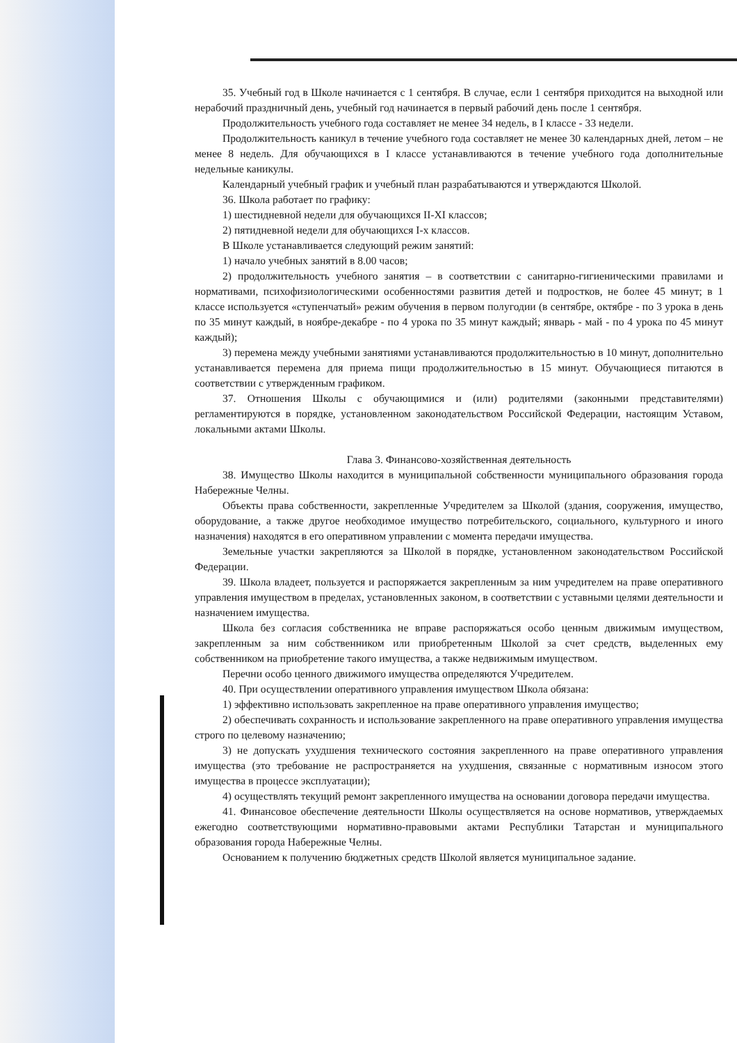35. Учебный год в Школе начинается с 1 сентября. В случае, если 1 сентября приходится на выходной или нерабочий праздничный день, учебный год начинается в первый рабочий день после 1 сентября.
Продолжительность учебного года составляет не менее 34 недель, в I классе - 33 недели.
Продолжительность каникул в течение учебного года составляет не менее 30 календарных дней, летом – не менее 8 недель. Для обучающихся в I классе устанавливаются в течение учебного года дополнительные недельные каникулы.
Календарный учебный график и учебный план разрабатываются и утверждаются Школой.
36. Школа работает по графику:
1) шестидневной недели для обучающихся II-XI классов;
2) пятидневной недели для обучающихся I-х классов.
В Школе устанавливается следующий режим занятий:
1) начало учебных занятий в 8.00 часов;
2) продолжительность учебного занятия – в соответствии с санитарно-гигиеническими правилами и нормативами, психофизиологическими особенностями развития детей и подростков, не более 45 минут; в 1 классе используется «ступенчатый» режим обучения в первом полугодии (в сентябре, октябре - по 3 урока в день по 35 минут каждый, в ноябре-декабре - по 4 урока по 35 минут каждый; январь - май - по 4 урока по 45 минут каждый);
3) перемена между учебными занятиями устанавливаются продолжительностью в 10 минут, дополнительно устанавливается перемена для приема пищи продолжительностью в 15 минут. Обучающиеся питаются в соответствии с утвержденным графиком.
37. Отношения Школы с обучающимися и (или) родителями (законными представителями) регламентируются в порядке, установленном законодательством Российской Федерации, настоящим Уставом, локальными актами Школы.
Глава 3. Финансово-хозяйственная деятельность
38. Имущество Школы находится в муниципальной собственности муниципального образования города Набережные Челны.
Объекты права собственности, закрепленные Учредителем за Школой (здания, сооружения, имущество, оборудование, а также другое необходимое имущество потребительского, социального, культурного и иного назначения) находятся в его оперативном управлении с момента передачи имущества.
Земельные участки закрепляются за Школой в порядке, установленном законодательством Российской Федерации.
39. Школа владеет, пользуется и распоряжается закрепленным за ним учредителем на праве оперативного управления имуществом в пределах, установленных законом, в соответствии с уставными целями деятельности и назначением имущества.
Школа без согласия собственника не вправе распоряжаться особо ценным движимым имуществом, закрепленным за ним собственником или приобретенным Школой за счет средств, выделенных ему собственником на приобретение такого имущества, а также недвижимым имуществом.
Перечни особо ценного движимого имущества определяются Учредителем.
40. При осуществлении оперативного управления имуществом Школа обязана:
1) эффективно использовать закрепленное на праве оперативного управления имущество;
2) обеспечивать сохранность и использование закрепленного на праве оперативного управления имущества строго по целевому назначению;
3) не допускать ухудшения технического состояния закрепленного на праве оперативного управления имущества (это требование не распространяется на ухудшения, связанные с нормативным износом этого имущества в процессе эксплуатации);
4) осуществлять текущий ремонт закрепленного имущества на основании договора передачи имущества.
41. Финансовое обеспечение деятельности Школы осуществляется на основе нормативов, утверждаемых ежегодно соответствующими нормативно-правовыми актами Республики Татарстан и муниципального образования города Набережные Челны.
Основанием к получению бюджетных средств Школой является муниципальное задание.